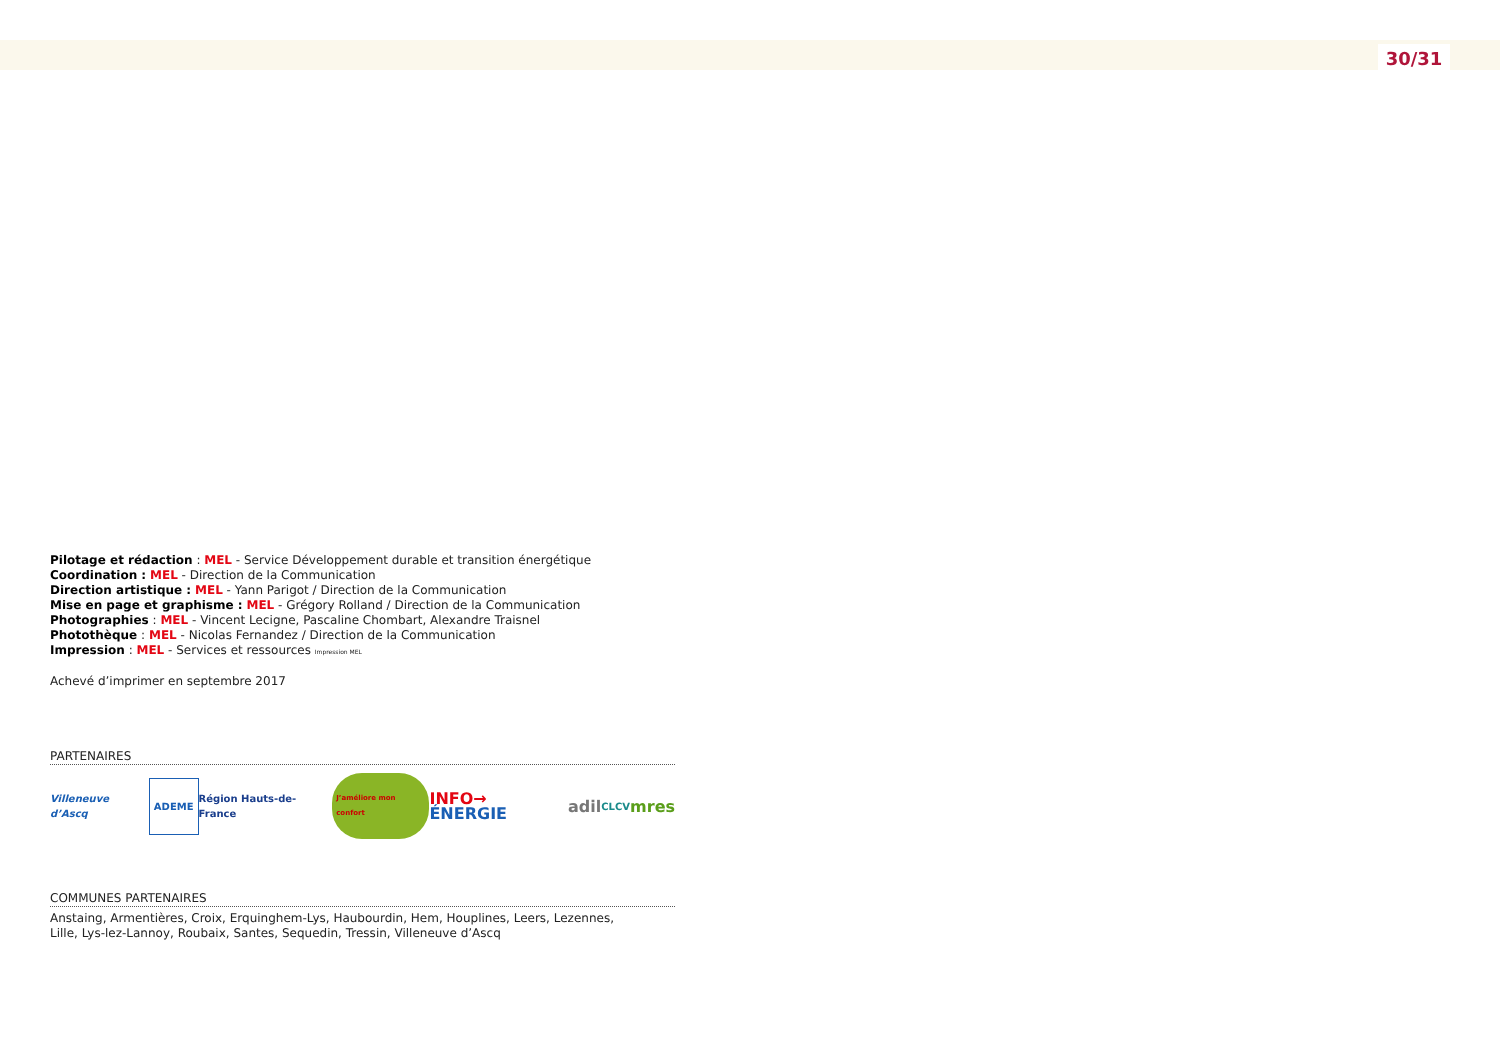30/31
Pilotage et rédaction : MEL - Service Développement durable et transition énergétique
Coordination : MEL - Direction de la Communication
Direction artistique : MEL - Yann Parigot / Direction de la Communication
Mise en page et graphisme : MEL - Grégory Rolland / Direction de la Communication
Photographies : MEL - Vincent Lecigne, Pascaline Chombart, Alexandre Traisnel
Photothèque : MEL - Nicolas Fernandez / Direction de la Communication
Impression : MEL - Services et ressources Impression MEL
Achevé d’imprimer en septembre 2017
PARTENAIRES
Villeneuve d’Ascq ADEME Région Hauts-de-France J’améliore mon confort INFO→ ÉNERGIE adil CLCV mres
COMMUNES PARTENAIRES
Anstaing, Armentières, Croix, Erquinghem-Lys, Haubourdin, Hem, Houplines, Leers, Lezennes,
Lille, Lys-lez-Lannoy, Roubaix, Santes, Sequedin, Tressin, Villeneuve d’Ascq